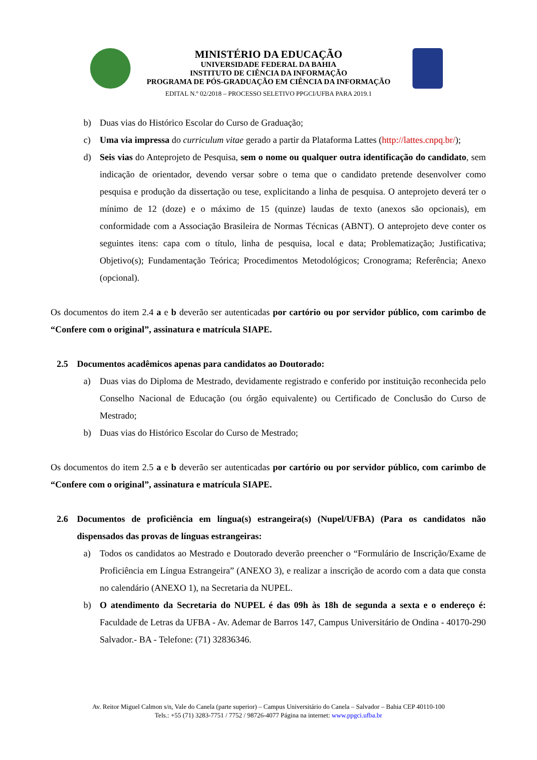MINISTÉRIO DA EDUCAÇÃO
UNIVERSIDADE FEDERAL DA BAHIA
INSTITUTO DE CIÊNCIA DA INFORMAÇÃO
PROGRAMA DE PÓS-GRADUAÇÃO EM CIÊNCIA DA INFORMAÇÃO
EDITAL N.º 02/2018 – PROCESSO SELETIVO PPGCI/UFBA PARA 2019.1
b) Duas vias do Histórico Escolar do Curso de Graduação;
c) Uma via impressa do curriculum vitae gerado a partir da Plataforma Lattes (http://lattes.cnpq.br/);
d) Seis vias do Anteprojeto de Pesquisa, sem o nome ou qualquer outra identificação do candidato, sem indicação de orientador, devendo versar sobre o tema que o candidato pretende desenvolver como pesquisa e produção da dissertação ou tese, explicitando a linha de pesquisa. O anteprojeto deverá ter o mínimo de 12 (doze) e o máximo de 15 (quinze) laudas de texto (anexos são opcionais), em conformidade com a Associação Brasileira de Normas Técnicas (ABNT). O anteprojeto deve conter os seguintes itens: capa com o título, linha de pesquisa, local e data; Problematização; Justificativa; Objetivo(s); Fundamentação Teórica; Procedimentos Metodológicos; Cronograma; Referência; Anexo (opcional).
Os documentos do item 2.4 a e b deverão ser autenticadas por cartório ou por servidor público, com carimbo de “Confere com o original”, assinatura e matrícula SIAPE.
2.5 Documentos acadêmicos apenas para candidatos ao Doutorado:
a) Duas vias do Diploma de Mestrado, devidamente registrado e conferido por instituição reconhecida pelo Conselho Nacional de Educação (ou órgão equivalente) ou Certificado de Conclusão do Curso de Mestrado;
b) Duas vias do Histórico Escolar do Curso de Mestrado;
Os documentos do item 2.5 a e b deverão ser autenticadas por cartório ou por servidor público, com carimbo de “Confere com o original”, assinatura e matrícula SIAPE.
2.6 Documentos de proficiência em língua(s) estrangeira(s) (Nupel/UFBA) (Para os candidatos não dispensados das provas de línguas estrangeiras:
a) Todos os candidatos ao Mestrado e Doutorado deverão preencher o “Formulário de Inscrição/Exame de Proficiência em Língua Estrangeira” (ANEXO 3), e realizar a inscrição de acordo com a data que consta no calendário (ANEXO 1), na Secretaria da NUPEL.
b) O atendimento da Secretaria do NUPEL é das 09h às 18h de segunda a sexta e o endereço é: Faculdade de Letras da UFBA - Av. Ademar de Barros 147, Campus Universitário de Ondina - 40170-290 Salvador.- BA - Telefone: (71) 32836346.
Av. Reitor Miguel Calmon s/n, Vale do Canela (parte superior) – Campus Universitário do Canela – Salvador – Bahia CEP 40110-100
Tels.: +55 (71) 3283-7751 / 7752 / 98726-4077 Página na internet: www.ppgci.ufba.br